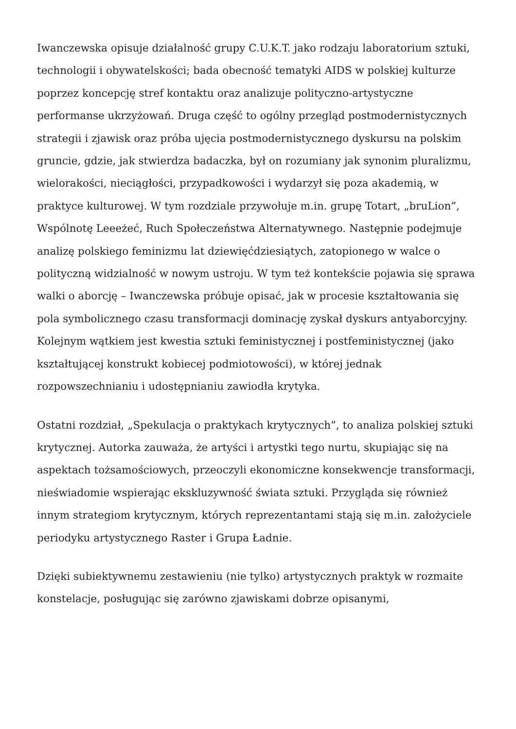Iwanczewska opisuje działalność grupy C.U.K.T. jako rodzaju laboratorium sztuki, technologii i obywatelskości; bada obecność tematyki AIDS w polskiej kulturze poprzez koncepcję stref kontaktu oraz analizuje polityczno-artystyczne performanse ukrzyżowań. Druga część to ogólny przegląd postmodernistycznych strategii i zjawisk oraz próba ujęcia postmodernistycznego dyskursu na polskim gruncie, gdzie, jak stwierdza badaczka, był on rozumiany jak synonim pluralizmu, wielorakości, nieciągłości, przypadkowości i wydarzył się poza akademią, w praktyce kulturowej. W tym rozdziale przywołuje m.in. grupę Totart, „bruLion”, Wspólnotę Leeeżeć, Ruch Społeczeństwa Alternatywnego. Następnie podejmuje analizę polskiego feminizmu lat dziewięćdziesiątych, zatopionego w walce o polityczną widzialność w nowym ustroju. W tym też kontekście pojawia się sprawa walki o aborcję – Iwanczewska próbuje opisać, jak w procesie kształtowania się pola symbolicznego czasu transformacji dominację zyskał dyskurs antyaborcyjny. Kolejnym wątkiem jest kwestia sztuki feministycznej i postfeministycznej (jako kształtującej konstrukt kobiecej podmiotowości), w której jednak rozpowszechnianiu i udostępnianiu zawiodła krytyka.
Ostatni rozdział, „Spekulacja o praktykach krytycznych”, to analiza polskiej sztuki krytycznej. Autorka zauważa, że artyści i artystki tego nurtu, skupiając się na aspektach tożsamościowych, przeoczyli ekonomiczne konsekwencje transformacji, nieświadomie wspierając ekskluzywność świata sztuki. Przygląda się również innym strategiom krytycznym, których reprezentantami stają się m.in. założyciele periodyku artystycznego Raster i Grupa Ładnie.
Dzięki subiektywnemu zestawieniu (nie tylko) artystycznych praktyk w rozmaite konstelacje, posługując się zarówno zjawiskami dobrze opisanymi,